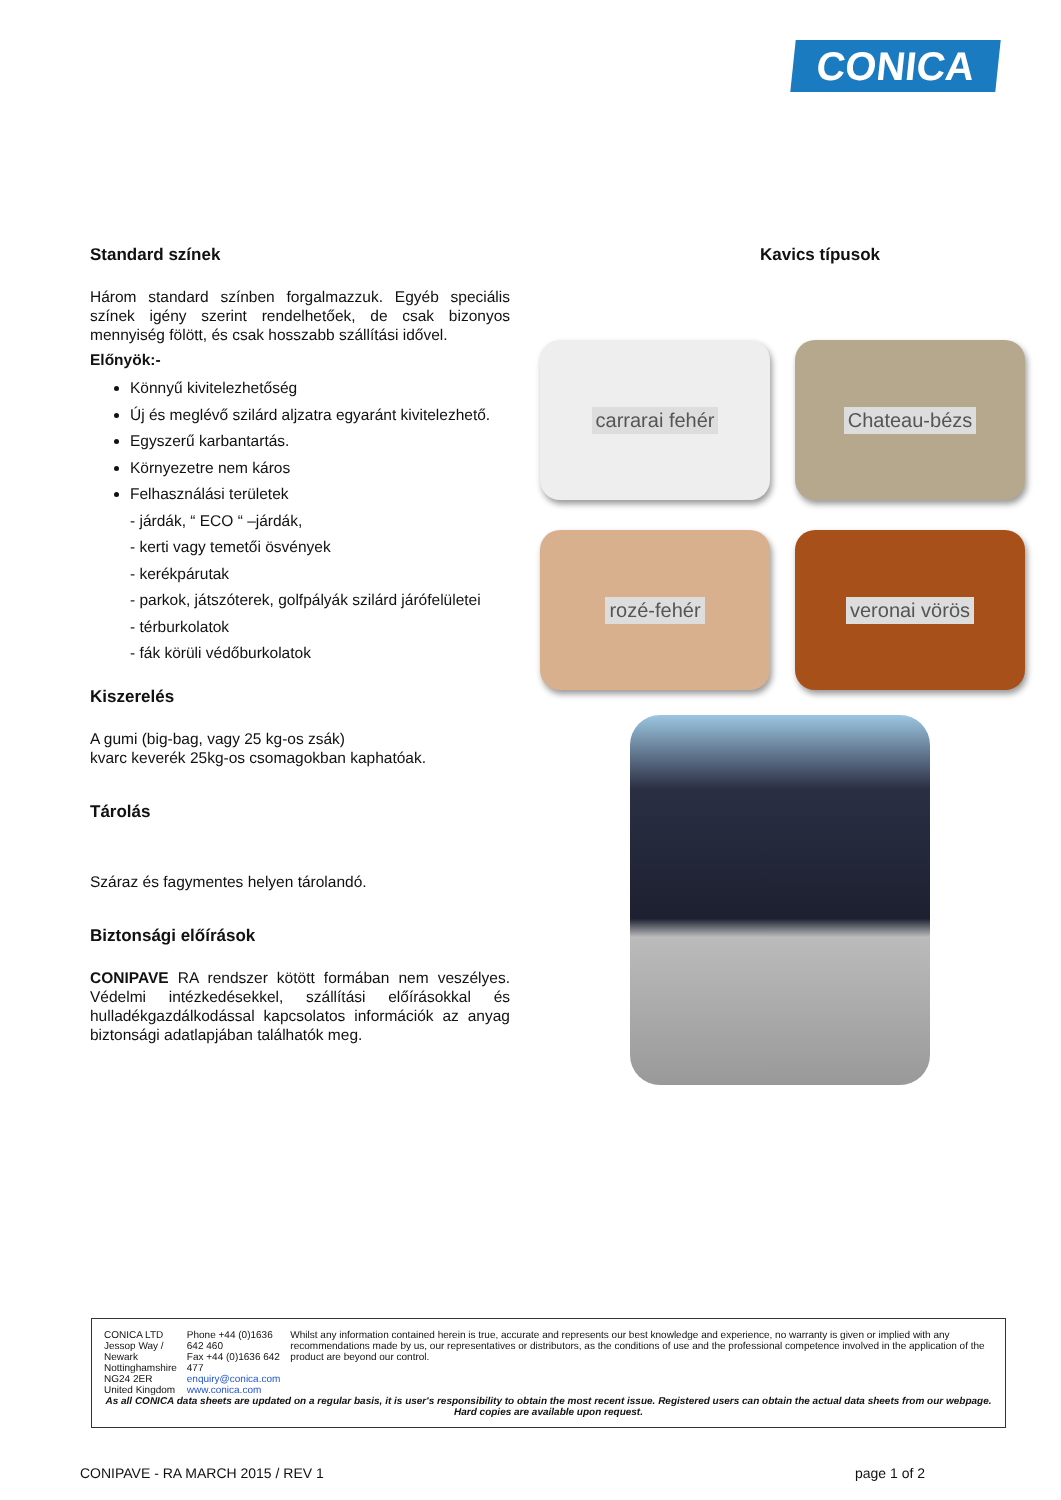CONICA
Standard színek
Három standard színben forgalmazzuk. Egyéb speciális színek igény szerint rendelhetőek, de csak bizonyos mennyiség fölött, és csak hosszabb szállítási idővel.
Előnyök:-
Könnyű kivitelezhetőség
Új és meglévő szilárd aljzatra egyaránt kivitelezhető.
Egyszerű karbantartás.
Környezetre nem káros
Felhasználási területek
- járdák, “ ECO “ –járdák,
- kerti vagy temetői ösvények
- kerékpárutak
- parkok, játszóterek, golfpályák szilárd járófelületei
- térburkolatok
- fák körüli védőburkolatok
Kiszerelés
A gumi (big-bag, vagy 25 kg-os zsák)
kvarc keverék 25kg-os csomagokban kaphatóak.
Tárolás
Száraz és fagymentes helyen tárolandó.
Biztonsági előírások
CONIPAVE RA rendszer kötött formában nem veszélyes. Védelmi intézkedésekkel, szállítási előírásokkal és hulladékgazdálkodással kapcsolatos információk az anyag biztonsági adatlapjában találhatók meg.
Kavics típusok
carrarai fehér
Chateau-bézs
rozé-fehér
veronai vörös
CONICA LTD
Jessop Way / Newark
Nottinghamshire
NG24 2ER
United Kingdom
Phone +44 (0)1636 642 460
Fax +44 (0)1636 642 477
enquiry@conica.com
www.conica.com
Whilst any information contained herein is true, accurate and represents our best knowledge and experience, no warranty is given or implied with any recommendations made by us, our representatives or distributors, as the conditions of use and the professional competence involved in the application of the product are beyond our control.
As all CONICA data sheets are updated on a regular basis, it is user's responsibility to obtain the most recent issue. Registered users can obtain the actual data sheets from our webpage. Hard copies are available upon request.
CONIPAVE - RA MARCH 2015 / REV 1 page 1 of 2